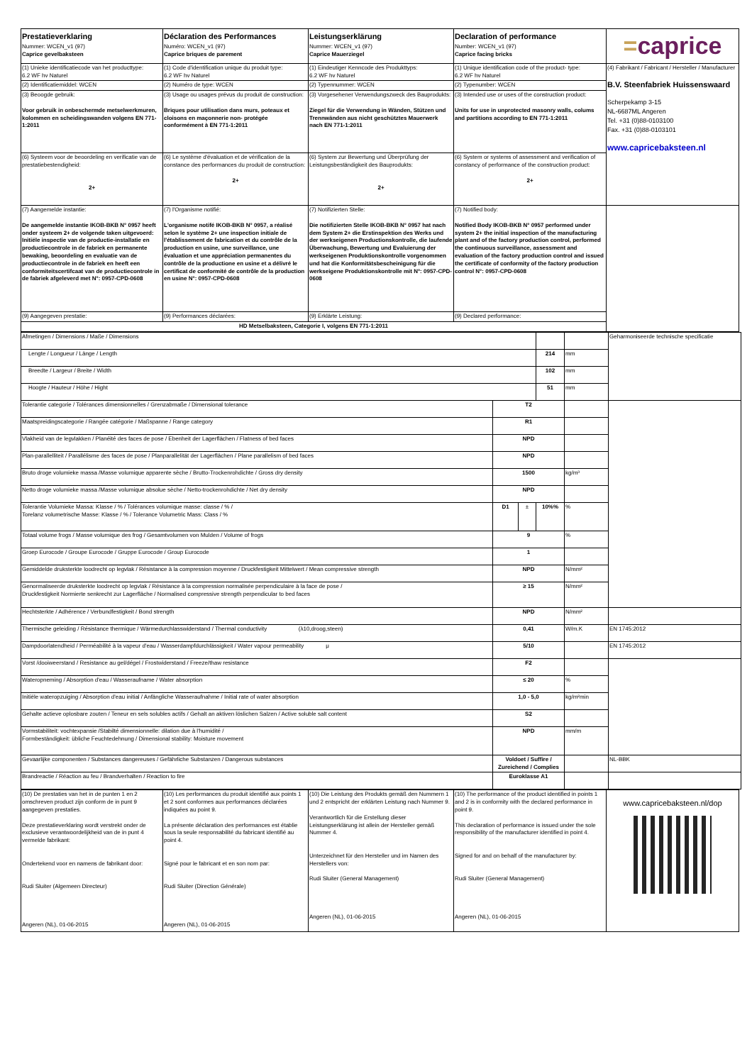| Prestatieverklaring Nummer: WCEN_v1 (97) Caprice gevelbaksteen | Déclaration des Performances Numéro: WCEN_v1 (97) Caprice briques de parement | Leistungserklärung Nummer: WCEN_v1 (97) Caprice Mauerziegel | Declaration of performance Number: WCEN_v1 (97) Caprice facing bricks | = caprice |
| (1) Unieke identificatiecode van het producttype: 6.2 WF hv Naturel | (1) Code d'identification unique du produit type: 6.2 WF hv Naturel | (1) Eindeutiger Kenncode des Produkttyps: 6.2 WF hv Naturel | (1) Unique identification code of the product- type: 6.2 WF hv Naturel | (4) Fabrikant / Fabricant / Hersteller / Manufacturer B.V. Steenfabriek Huissenswaard Scherpekamp 3-15 NL-6687ML Angeren Tel. +31 (0)88-0103100 Fax. +31 (0)88-0103101 www.capricebaksteen.nl |
| (2) Identificatiemiddel: WCEN | (2) Numéro de type: WCEN | (2) Typennummer: WCEN | (2) Typenumber: WCEN | |
| (3) Beoogde gebruik: Voor gebruik in onbeschermde metselwerkmuren, kolommen en scheidingswanden volgens EN 771-1:2011 | (3) Usage ou usages prévus du produit de construction: Briques pour utilisation dans murs, poteaux et cloisons en maçonnerie non- protégée conformément à EN 771-1:2011 | (3) Vorgesehener Verwendungszweck des Bauprodukts: Ziegel für die Verwendung in Wänden, Stützen und Trennwänden aus nicht geschütztes Mauerwerk nach EN 771-1:2011 | (3) Intended use or uses of the construction product: Units for use in unprotected masonry walls, colums and partitions according to EN 771-1:2011 | |
| (6) Systeem voor de beoordeling en verificatie van de prestatiebestendigheid: 2+ | (6) Le système d'évaluation et de vérification de la constance des performances du produit de construction: 2+ | (6) System zur Bewertung und Überprüfung der Leistungsbeständigkeit des Bauprodukts: 2+ | (6) System or systems of assessment and verification of constancy of performance of the construction product: 2+ | |
| (7) Aangemelde instantie: De aangemelde instantie IKOB-BKB N° 0957 heeft onder systeem 2+ de volgende taken uitgevoerd: Initiële inspectie van de productie-installatie en productiecontrole in de fabriek en permanente bewaking, beoordeling en evaluatie van de productiecontrole in de fabriek en heeft een conformiteitscertifcaat van de productiecontrole in de fabriek afgeleverd met N°: 0957-CPD-0608 | (7) l'Organisme notifié: L'organisme notifé IKOB-BKB N° 0957, a réalisé selon le système 2+ une inspection initiale de l'établissement de fabrication et du contrôle de la production en usine, une surveillance, une évaluation et une appréciation permanentes du contrôle de la productione en usine et a délivré le certificat de conformité de contrôle de la production en usine N°: 0957-CPD-0608 | (7) Notifizierten Stelle: Die notifizierten Stelle IKOB-BKB N° 0957 hat nach dem System 2+ die Erstinspektion des Werks und der werkseigenen Productionskontrolle, die laufende Überwachung, Bewertung und Evaluierung der werkseigenen Produktionskontrolle vorgenommen und hat die Konformitätsbescheinigung für die werkseigene Produktionskontrolle mit N°: 0957-CPD-0608 | (7) Notified body: Notified Body IKOB-BKB N° 0957 performed under system 2+ the initial inspection of the manufacturing plant and of the factory production control, performed the continuous surveillance, assessment and evaluation of the factory production control and issued the certificate of conformity of the factory production control N°: 0957-CPD-0608 | |
| (9) Aangegeven prestatie: | (9) Performances déclarées: | (9) Erklärte Leistung: | (9) Declared performance: | |
| HD Metselbaksteen, Categorie I, volgens EN 771-1:2011 | | | | |
| Afmetingen / Dimensions / Maße / Dimensions | | | | | Geharmoniseerde technische specificatie |
| Lengte / Longueur / Länge / Length | | | 214 | mm | |
| Breedte / Largeur / Breite / Width | | | 102 | mm | |
| Hoogte / Hauteur / Höhe / Hight | | | 51 | mm | |
| Tolerantie categorie / Tolérances dimensionnelles / Grenzabmaße / Dimensional tolerance | T2 | | | | |
| Maatspreidingscategorie / Rangée catégorie / Maßspanne / Range category | R1 | | | | |
| Vlakheid van de legvlakken / Planéité des faces de pose / Ebenheit der Lagerflächen / Flatness of bed faces | NPD | | | | |
| Plan-parallelliteit / Parallélisme des faces de pose / Planparallelität der Lagerflächen / Plane parallelism of bed faces | NPD | | | | |
| Bruto droge volumieke massa /Masse volumique apparente sèche / Brutto-Trockenrohdichte / Gross dry density | 1500 | | | kg/m³ | |
| Netto droge volumieke massa /Masse volumique absolue sèche / Netto-trockenrohdichte / Net dry density | NPD | | | | |
| Tolerantie Volumieke Massa: Klasse / % / Tolérances volumique masse: classe / % / Torelanz volumetrische Masse: Klasse / % / Tolerance Volumetric Mass: Class / % | D1 | ± | 10%% | % | |
| Totaal volume frogs / Masse volumique des frog / Gesamtvolumen von Mulden / Volume of frogs | 9 | | | % | |
| Groep Eurocode / Groupe Eurocode / Gruppe Eurocode / Group Eurocode | 1 | | | | |
| Gemiddelde druksterkte loodrecht op legvlak / Résistance à la compression moyenne / Druckfestigkeit Mittelwert / Mean compressive strength | NPD | | | N/mm² | |
| Genormaliseerde druksterkte loodrecht op legvlak / Résistance à la compression normalisée perpendiculaire à la face de pose / Druckfestigkeit Normierte senkrecht zur Lagerfläche / Normalised compressive strength perpendicular to bed faces | ≥ 15 | | | N/mm² | |
| Hechtsterkte / Adhérence / Verbundfestigkeit / Bond strength | NPD | | | N/mm² | |
| Thermische geleiding / Résistance thermique / Wärmedurchlasswiderstand / Thermal conductivity (λ10,droog,steen) | 0,41 | | | W/m.K | EN 1745:2012 |
| Dampdoorlatendheid / Perméabilité à la vapeur d'eau / Wasserdampfdurchlässigkeit / Water vapour permeability μ | 5/10 | | | | EN 1745:2012 |
| Vorst /dooiweerstand / Resistance au gel/dégel / Frostwiderstand / Freeze/thaw resistance | F2 | | | | |
| Wateropneming / Absorption d'eau / Wasseraufname / Water absorption | ≤ 20 | | | % | |
| Initiële wateropzuiging / Absorption d'eau initial / Anfängliche Wasseraufnahme / Initial rate of water absorption | 1,0 - 5,0 | | | kg/m²min | |
| Gehalte actieve oplosbare zouten / Teneur en sels solubles actifs / Gehalt an aktiven löslichen Salzen / Active soluble salt content | S2 | | | | |
| Vormstabiliteit: vochtexpansie /Stabilté dimensionnelle: dilation due à l'humidité / Formbeständigkeit: übliche Feuchtedehnung / Dimensional stability: Moisture movement | NPD | | | mm/m | |
| Gevaarlijke componenten / Substances dangereuses / Gefährliche Substanzen / Dangerous substances | Voldoet / Suffire / Zureichend / Complies | | | | NL-BBK |
| Brandreactie / Réaction au feu / Brandverhalten / Reaction to fire | Euroklasse A1 | | | | |
| (10) De prestaties van het in de punten 1 en 2 omschreven product zijn conform de in punt 9 aangegeven prestaties. Deze prestatieverklaring wordt verstrekt onder de exclusieve verantwoordelijkheid van de in punt 4 vermelde fabrikant: Ondertekend voor en namens de fabrikant door: Rudi Sluiter (Algemeen Directeur) Angeren (NL), 01-06-2015 | (10) Les performances du produit identifié aux points 1 et 2 sont conformes aux performances déclarées indiquées au point 9. La présente déclaration des performances est établie sous la seule responsabilité du fabricant identifié au point 4. Signé pour le fabricant et en son nom par: Rudi Sluiter (Direction Générale) Angeren (NL), 01-06-2015 | (10) Die Leistung des Produkts gemäß den Nummern 1 und 2 entspricht der erklärten Leistung nach Nummer 9. Verantwortlich für die Erstellung dieser Leistungserklärung ist allein der Hersteller gemäß Nummer 4. Unterzeichnet für den Hersteller und im Namen des Herstellers von: Rudi Sluiter (General Management) Angeren (NL), 01-06-2015 | (10) The performance of the product identified in points 1 and 2 is in conformity with the declared performance in point 9. This declaration of performance is issued under the sole responsibility of the manufacturer identified in point 4. Signed for and on behalf of the manufacturer by: Rudi Sluiter (General Management) Angeren (NL), 01-06-2015 | www.capricebaksteen.nl/dop |